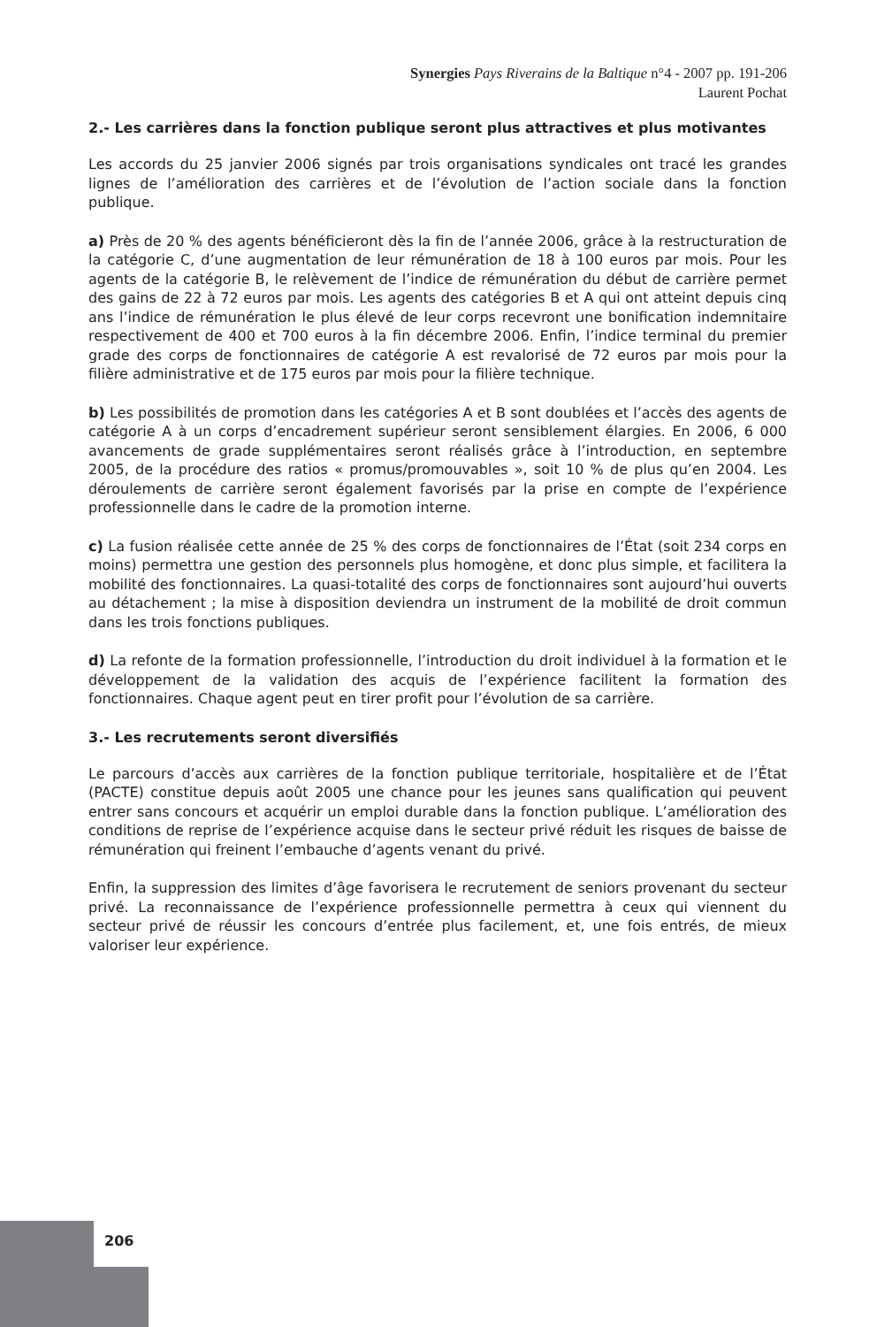Synergies Pays Riverains de la Baltique n°4 - 2007 pp. 191-206
Laurent Pochat
2.- Les carrières dans la fonction publique seront plus attractives et plus motivantes
Les accords du 25 janvier 2006 signés par trois organisations syndicales ont tracé les grandes lignes de l’amélioration des carrières et de l’évolution de l’action sociale dans la fonction publique.
a) Près de 20 % des agents bénéficieront dès la fin de l’année 2006, grâce à la restructuration de la catégorie C, d’une augmentation de leur rémunération de 18 à 100 euros par mois. Pour les agents de la catégorie B, le relèvement de l’indice de rémunération du début de carrière permet des gains de 22 à 72 euros par mois. Les agents des catégories B et A qui ont atteint depuis cinq ans l’indice de rémunération le plus élevé de leur corps recevront une bonification indemnitaire respectivement de 400 et 700 euros à la fin décembre 2006. Enfin, l’indice terminal du premier grade des corps de fonctionnaires de catégorie A est revalorisé de 72 euros par mois pour la filière administrative et de 175 euros par mois pour la filière technique.
b) Les possibilités de promotion dans les catégories A et B sont doublées et l’accès des agents de catégorie A à un corps d’encadrement supérieur seront sensiblement élargies. En 2006, 6 000 avancements de grade supplémentaires seront réalisés grâce à l’introduction, en septembre 2005, de la procédure des ratios « promus/promouvables », soit 10 % de plus qu’en 2004. Les déroulements de carrière seront également favorisés par la prise en compte de l’expérience professionnelle dans le cadre de la promotion interne.
c) La fusion réalisée cette année de 25 % des corps de fonctionnaires de l’État (soit 234 corps en moins) permettra une gestion des personnels plus homogène, et donc plus simple, et facilitera la mobilité des fonctionnaires. La quasi-totalité des corps de fonctionnaires sont aujourd’hui ouverts au détachement ; la mise à disposition deviendra un instrument de la mobilité de droit commun dans les trois fonctions publiques.
d) La refonte de la formation professionnelle, l’introduction du droit individuel à la formation et le développement de la validation des acquis de l’expérience facilitent la formation des fonctionnaires. Chaque agent peut en tirer profit pour l’évolution de sa carrière.
3.- Les recrutements seront diversifiés
Le parcours d’accès aux carrières de la fonction publique territoriale, hospitalière et de l’État (PACTE) constitue depuis août 2005 une chance pour les jeunes sans qualification qui peuvent entrer sans concours et acquérir un emploi durable dans la fonction publique. L’amélioration des conditions de reprise de l’expérience acquise dans le secteur privé réduit les risques de baisse de rémunération qui freinent l’embauche d’agents venant du privé.
Enfin, la suppression des limites d’âge favorisera le recrutement de seniors provenant du secteur privé. La reconnaissance de l’expérience professionnelle permettra à ceux qui viennent du secteur privé de réussir les concours d’entrée plus facilement, et, une fois entrés, de mieux valoriser leur expérience.
206